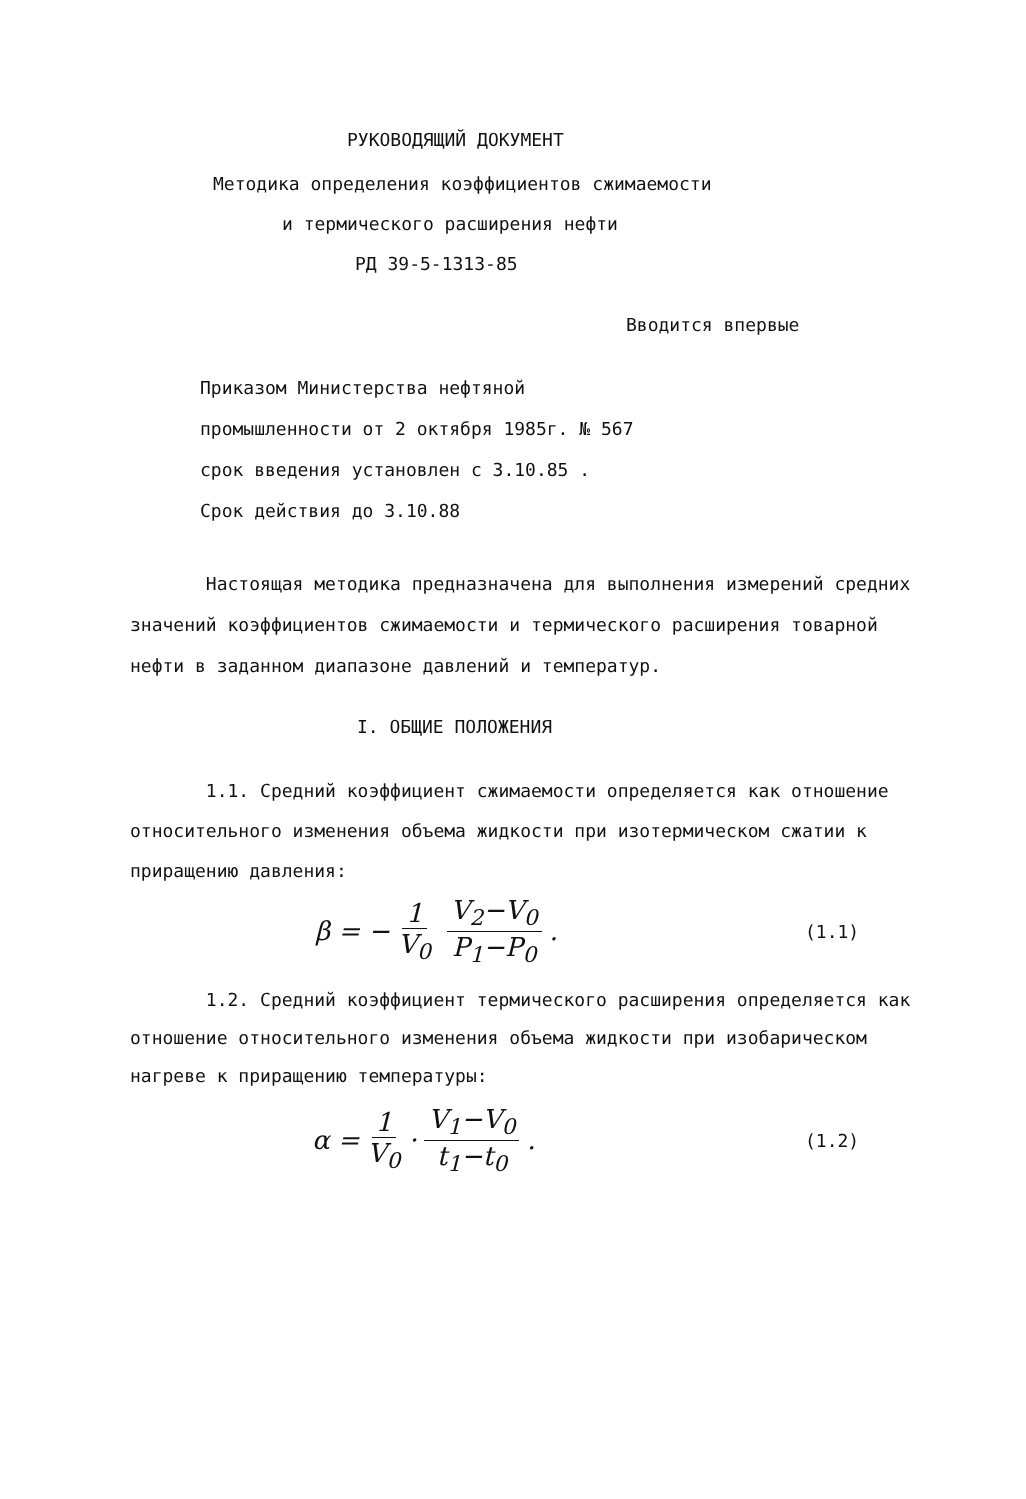РУКОВОДЯЩИЙ ДОКУМЕНТ
Методика определения коэффициентов сжимаемости
и термического расширения нефти
РД 39-5-1313-85
Вводится впервые
Приказом Министерства нефтяной
промышленности от 2 октября 1985г. № 567
срок введения установлен с 3.10.85 .
Срок действия до 3.10.88
Настоящая методика предназначена для выполнения измерений средних значений коэффициентов сжимаемости и термического расширения товарной нефти в заданном диапазоне давлений и температур.
I. ОБЩИЕ ПОЛОЖЕНИЯ
1.1. Средний коэффициент сжимаемости определяется как отношение относительного изменения объема жидкости при изотермическом сжатии к приращению давления:
β = − 1 V<sub>0</sub> V<sub>2</sub>−V<sub>0</sub> P<sub>1</sub>−P<sub>0</sub> . (1.1)
1.2. Средний коэффициент термического расширения определяется как отношение относительного изменения объема жидкости при изобарическом нагреве к приращению температуры:
α = 1 V<sub>0</sub> · V<sub>1</sub>−V<sub>0</sub> t<sub>1</sub>−t<sub>0</sub> . (1.2)